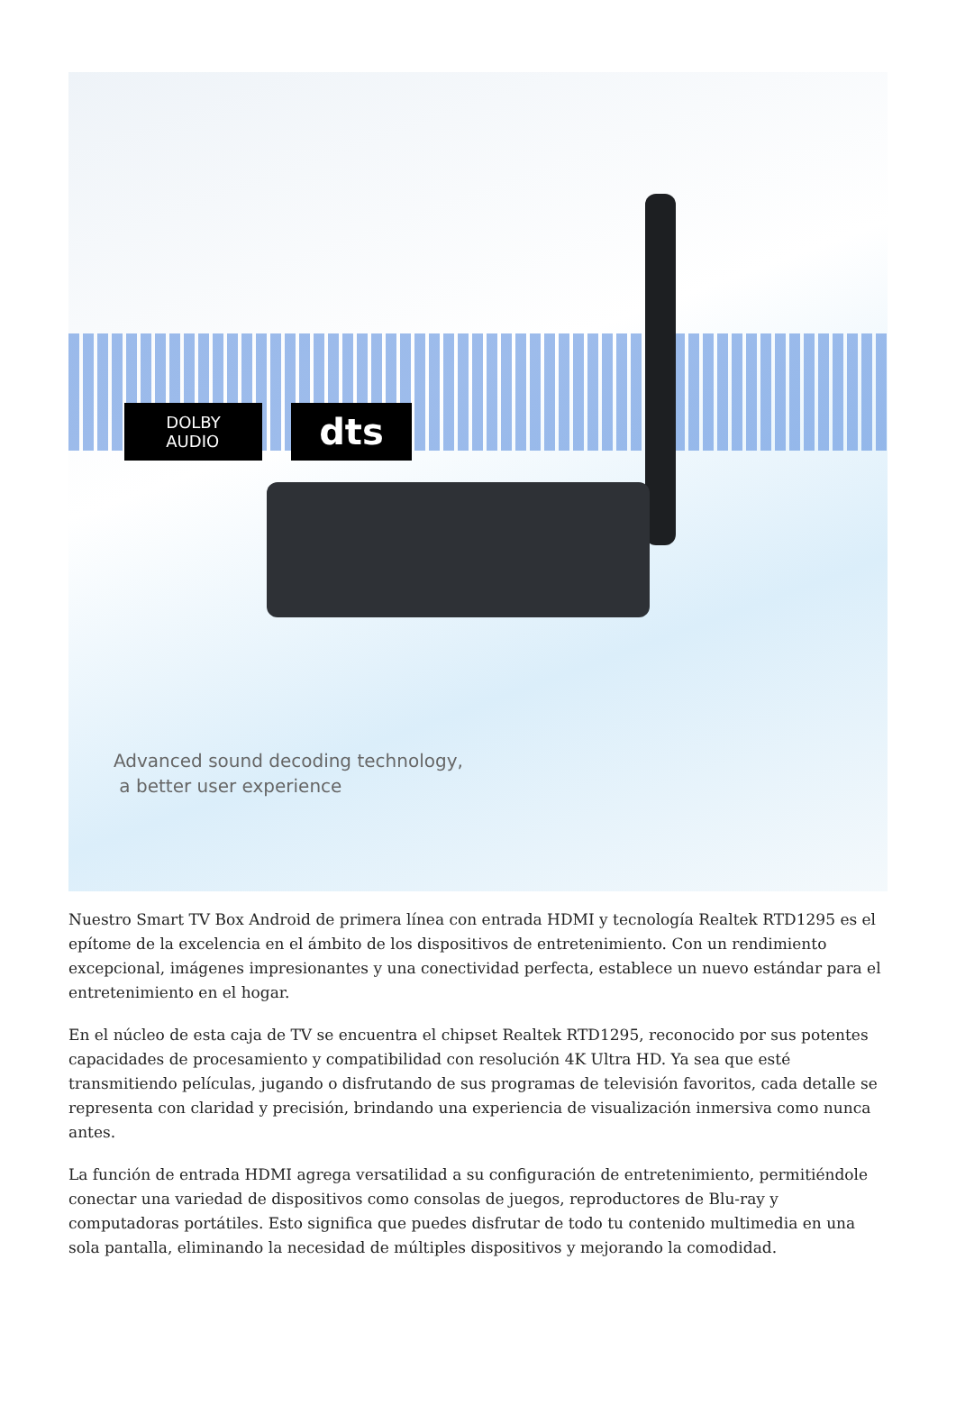DOLBY
AUDIO
dts
Advanced sound decoding technology,
a better user experience
Nuestro Smart TV Box Android de primera línea con entrada HDMI y tecnología Realtek RTD1295 es el epítome de la excelencia en el ámbito de los dispositivos de entretenimiento. Con un rendimiento excepcional, imágenes impresionantes y una conectividad perfecta, establece un nuevo estándar para el entretenimiento en el hogar.
En el núcleo de esta caja de TV se encuentra el chipset Realtek RTD1295, reconocido por sus potentes capacidades de procesamiento y compatibilidad con resolución 4K Ultra HD. Ya sea que esté transmitiendo películas, jugando o disfrutando de sus programas de televisión favoritos, cada detalle se representa con claridad y precisión, brindando una experiencia de visualización inmersiva como nunca antes.
La función de entrada HDMI agrega versatilidad a su configuración de entretenimiento, permitiéndole conectar una variedad de dispositivos como consolas de juegos, reproductores de Blu-ray y computadoras portátiles. Esto significa que puedes disfrutar de todo tu contenido multimedia en una sola pantalla, eliminando la necesidad de múltiples dispositivos y mejorando la comodidad.